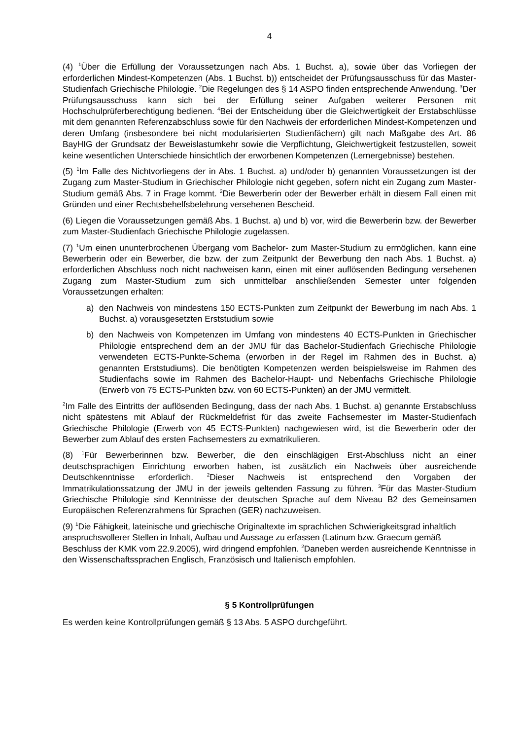4
(4) <sup>1</sup>Über die Erfüllung der Voraussetzungen nach Abs. 1 Buchst. a), sowie über das Vorliegen der erforderlichen Mindest-Kompetenzen (Abs. 1 Buchst. b)) entscheidet der Prüfungsausschuss für das Master-Studienfach Griechische Philologie. <sup>2</sup>Die Regelungen des § 14 ASPO finden entsprechende Anwendung. <sup>3</sup>Der Prüfungsausschuss kann sich bei der Erfüllung seiner Aufgaben weiterer Personen mit Hochschulprüferberechtigung bedienen. <sup>4</sup>Bei der Entscheidung über die Gleichwertigkeit der Erstabschlüsse mit dem genannten Referenzabschluss sowie für den Nachweis der erforderlichen Mindest-Kompetenzen und deren Umfang (insbesondere bei nicht modularisierten Studienfächern) gilt nach Maßgabe des Art. 86 BayHIG der Grundsatz der Beweislastumkehr sowie die Verpflichtung, Gleichwertigkeit festzustellen, soweit keine wesentlichen Unterschiede hinsichtlich der erworbenen Kompetenzen (Lernergebnisse) bestehen.
(5) <sup>1</sup>Im Falle des Nichtvorliegens der in Abs. 1 Buchst. a) und/oder b) genannten Voraussetzungen ist der Zugang zum Master-Studium in Griechischer Philologie nicht gegeben, sofern nicht ein Zugang zum Master-Studium gemäß Abs. 7 in Frage kommt. <sup>2</sup>Die Bewerberin oder der Bewerber erhält in diesem Fall einen mit Gründen und einer Rechtsbehelfsbelehrung versehenen Bescheid.
(6) Liegen die Voraussetzungen gemäß Abs. 1 Buchst. a) und b) vor, wird die Bewerberin bzw. der Bewerber zum Master-Studienfach Griechische Philologie zugelassen.
(7) <sup>1</sup>Um einen ununterbrochenen Übergang vom Bachelor- zum Master-Studium zu ermöglichen, kann eine Bewerberin oder ein Bewerber, die bzw. der zum Zeitpunkt der Bewerbung den nach Abs. 1 Buchst. a) erforderlichen Abschluss noch nicht nachweisen kann, einen mit einer auflösenden Bedingung versehenen Zugang zum Master-Studium zum sich unmittelbar anschließenden Semester unter folgenden Voraussetzungen erhalten:
a) den Nachweis von mindestens 150 ECTS-Punkten zum Zeitpunkt der Bewerbung im nach Abs. 1 Buchst. a) vorausgesetzten Erststudium sowie
b) den Nachweis von Kompetenzen im Umfang von mindestens 40 ECTS-Punkten in Griechischer Philologie entsprechend dem an der JMU für das Bachelor-Studienfach Griechische Philologie verwendeten ECTS-Punkte-Schema (erworben in der Regel im Rahmen des in Buchst. a) genannten Erststudiums). Die benötigten Kompetenzen werden beispielsweise im Rahmen des Studienfachs sowie im Rahmen des Bachelor-Haupt- und Nebenfachs Griechische Philologie (Erwerb von 75 ECTS-Punkten bzw. von 60 ECTS-Punkten) an der JMU vermittelt.
<sup>2</sup> Im Falle des Eintritts der auflösenden Bedingung, dass der nach Abs. 1 Buchst. a) genannte Erstabschluss nicht spätestens mit Ablauf der Rückmeldefrist für das zweite Fachsemester im Master-Studienfach Griechische Philologie (Erwerb von 45 ECTS-Punkten) nachgewiesen wird, ist die Bewerberin oder der Bewerber zum Ablauf des ersten Fachsemesters zu exmatrikulieren.
(8) <sup>1</sup>Für Bewerberinnen bzw. Bewerber, die den einschlägigen Erst-Abschluss nicht an einer deutschsprachigen Einrichtung erworben haben, ist zusätzlich ein Nachweis über ausreichende Deutschkenntnisse erforderlich. <sup>2</sup>Dieser Nachweis ist entsprechend den Vorgaben der Immatrikulationssatzung der JMU in der jeweils geltenden Fassung zu führen. <sup>3</sup>Für das Master-Studium Griechische Philologie sind Kenntnisse der deutschen Sprache auf dem Niveau B2 des Gemeinsamen Europäischen Referenzrahmens für Sprachen (GER) nachzuweisen.
(9) <sup>1</sup>Die Fähigkeit, lateinische und griechische Originaltexte im sprachlichen Schwierigkeitsgrad inhaltlich anspruchsvollerer Stellen in Inhalt, Aufbau und Aussage zu erfassen (Latinum bzw. Graecum gemäß Beschluss der KMK vom 22.9.2005), wird dringend empfohlen. <sup>2</sup>Daneben werden ausreichende Kenntnisse in den Wissenschaftssprachen Englisch, Französisch und Italienisch empfohlen.
§ 5 Kontrollprüfungen
Es werden keine Kontrollprüfungen gemäß § 13 Abs. 5 ASPO durchgeführt.